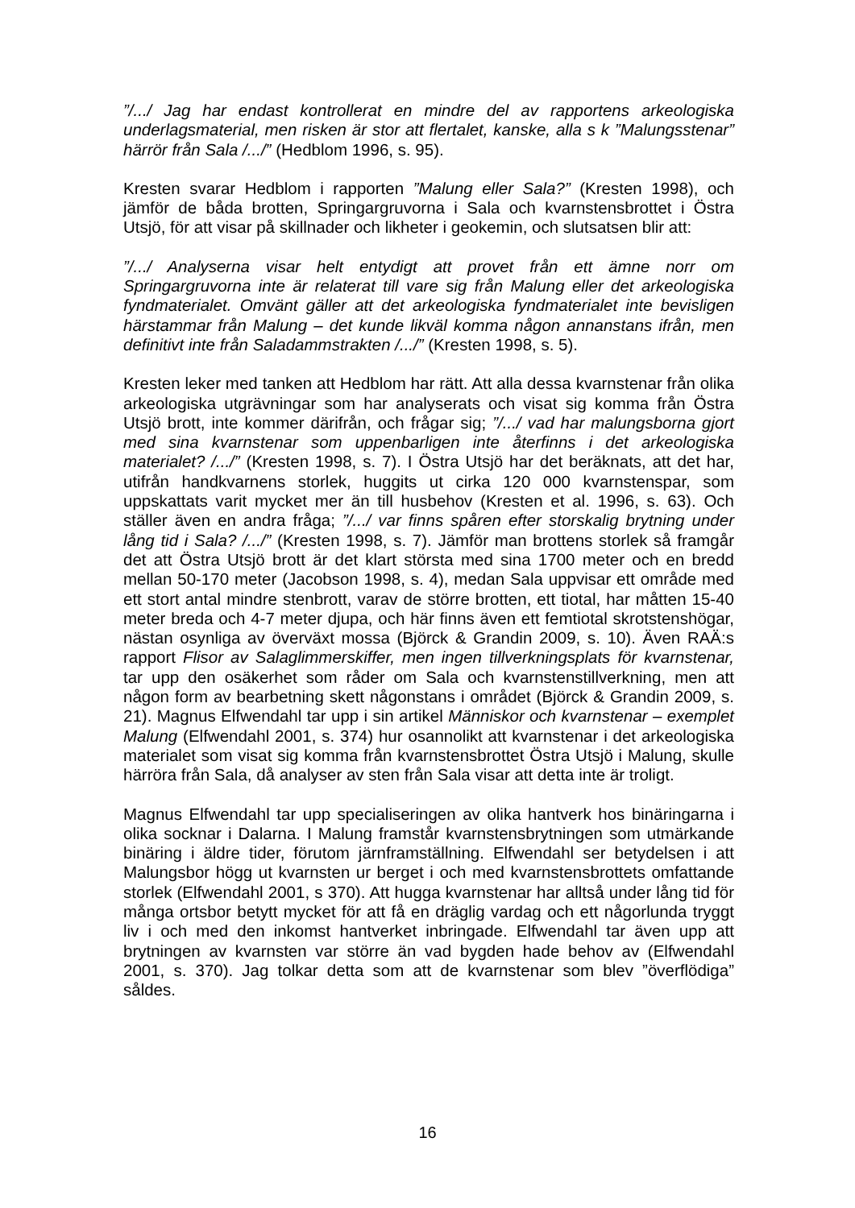”/.../ Jag har endast kontrollerat en mindre del av rapportens arkeologiska underlagsmaterial, men risken är stor att flertalet, kanske, alla s k ”Malungsstenar” härrör från Sala /.../” (Hedblom 1996, s. 95).
Kresten svarar Hedblom i rapporten ”Malung eller Sala?” (Kresten 1998), och jämför de båda brotten, Springargruvorna i Sala och kvarnstensbrottet i Östra Utsjö, för att visar på skillnader och likheter i geokemin, och slutsatsen blir att:
”/.../ Analyserna visar helt entydigt att provet från ett ämne norr om Springargruvorna inte är relaterat till vare sig från Malung eller det arkeologiska fyndmaterialet. Omvänt gäller att det arkeologiska fyndmaterialet inte bevisligen härstammar från Malung – det kunde likväl komma någon annanstans ifrån, men definitivt inte från Saladammstrakten /.../” (Kresten 1998, s. 5).
Kresten leker med tanken att Hedblom har rätt. Att alla dessa kvarnstenar från olika arkeologiska utgrävningar som har analyserats och visat sig komma från Östra Utsjö brott, inte kommer därifrån, och frågar sig; ”/.../ vad har malungsborna gjort med sina kvarnstenar som uppenbarligen inte återfinns i det arkeologiska materialet? /.../” (Kresten 1998, s. 7). I Östra Utsjö har det beräknats, att det har, utifrån handkvarnens storlek, huggits ut cirka 120 000 kvarnstenspar, som uppskattats varit mycket mer än till husbehov (Kresten et al. 1996, s. 63). Och ställer även en andra fråga; ”/.../ var finns spåren efter storskalig brytning under lång tid i Sala? /.../” (Kresten 1998, s. 7). Jämför man brottens storlek så framgår det att Östra Utsjö brott är det klart största med sina 1700 meter och en bredd mellan 50-170 meter (Jacobson 1998, s. 4), medan Sala uppvisar ett område med ett stort antal mindre stenbrott, varav de större brotten, ett tiotal, har måtten 15-40 meter breda och 4-7 meter djupa, och här finns även ett femtiotal skrotstenshögar, nästan osynliga av överväxt mossa (Björck & Grandin 2009, s. 10). Även RAÄ:s rapport Flisor av Salaglimmerskiffer, men ingen tillverkningsplats för kvarnstenar, tar upp den osäkerhet som råder om Sala och kvarnstenstillverkning, men att någon form av bearbetning skett någonstans i området (Björck & Grandin 2009, s. 21). Magnus Elfwendahl tar upp i sin artikel Människor och kvarnstenar – exemplet Malung (Elfwendahl 2001, s. 374) hur osannolikt att kvarnstenar i det arkeologiska materialet som visat sig komma från kvarnstensbrottet Östra Utsjö i Malung, skulle härröra från Sala, då analyser av sten från Sala visar att detta inte är troligt.
Magnus Elfwendahl tar upp specialiseringen av olika hantverk hos binäringarna i olika socknar i Dalarna. I Malung framstår kvarnstensbrytningen som utmärkande binäring i äldre tider, förutom järnframställning. Elfwendahl ser betydelsen i att Malungsbor högg ut kvarnsten ur berget i och med kvarnstensbrottets omfattande storlek (Elfwendahl 2001, s 370). Att hugga kvarnstenar har alltså under lång tid för många ortsbor betytt mycket för att få en dräglig vardag och ett någorlunda tryggt liv i och med den inkomst hantverket inbringade. Elfwendahl tar även upp att brytningen av kvarnsten var större än vad bygden hade behov av (Elfwendahl 2001, s. 370). Jag tolkar detta som att de kvarnstenar som blev ”överflödiga” såldes.
16